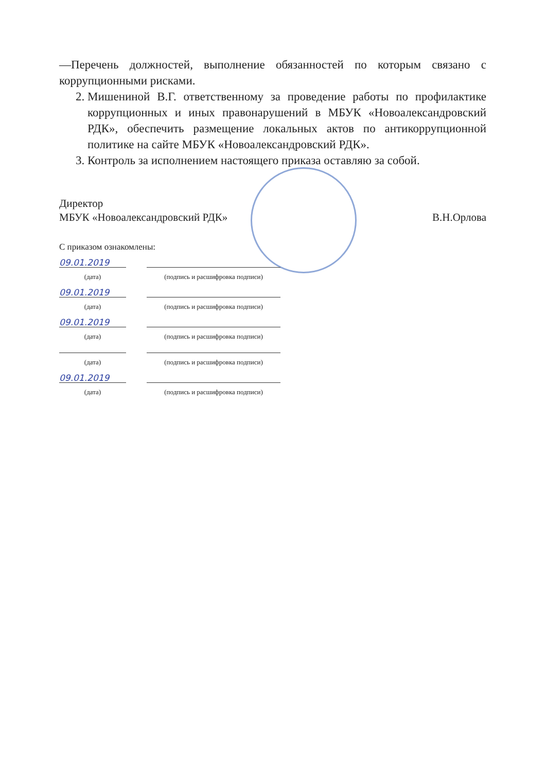—Перечень должностей, выполнение обязанностей по которым связано с коррупционными рисками.
2. Мишениной В.Г. ответственному за проведение работы по профилактике коррупционных и иных правонарушений в МБУК «Новоалександровский РДК», обеспечить размещение локальных актов по антикоррупционной политике на сайте МБУК «Новоалександровский РДК».
3. Контроль за исполнением настоящего приказа оставляю за собой.
Директор
МБУК «Новоалександровский РДК»
В.Н.Орлова
С приказом ознакомлены:
09.01.2019
(дата) (подпись и расшифровка подписи)
09.01.2019
(дата) (подпись и расшифровка подписи)
09.01.2019
(дата) (подпись и расшифровка подписи)
(дата) (подпись и расшифровка подписи)
09.01.2019
(дата) (подпись и расшифровка подписи)